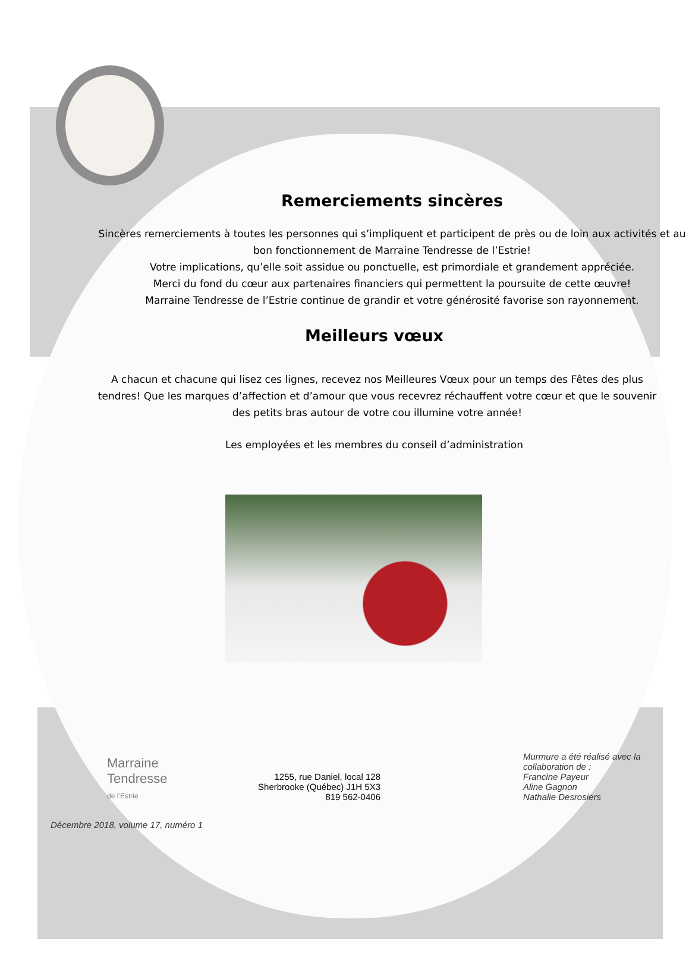Remerciements sincères
Sincères remerciements à toutes les personnes qui s’impliquent et participent de près ou de loin aux activités et au bon fonctionnement de Marraine Tendresse de l’Estrie!
Votre implications, qu’elle soit assidue ou ponctuelle, est primordiale et grandement appréciée.
Merci du fond du cœur aux partenaires financiers qui permettent la poursuite de cette œuvre!
Marraine Tendresse de l’Estrie continue de grandir et votre générosité favorise son rayonnement.
Meilleurs vœux
A chacun et chacune qui lisez ces lignes, recevez nos Meilleures Vœux pour un temps des Fêtes des plus tendres! Que les marques d’affection et d’amour que vous recevrez réchauffent votre cœur et que le souvenir des petits bras autour de votre cou illumine votre année!
Les employées et les membres du conseil d’administration
Marraine
Tendresse
de l’Estrie
1255, rue Daniel, local 128
Sherbrooke (Québec) J1H 5X3
819 562-0406
Murmure a été réalisé avec la
collaboration de :
Francine Payeur
Aline Gagnon
Nathalie Desrosiers
Décembre 2018, volume 17, numéro 1